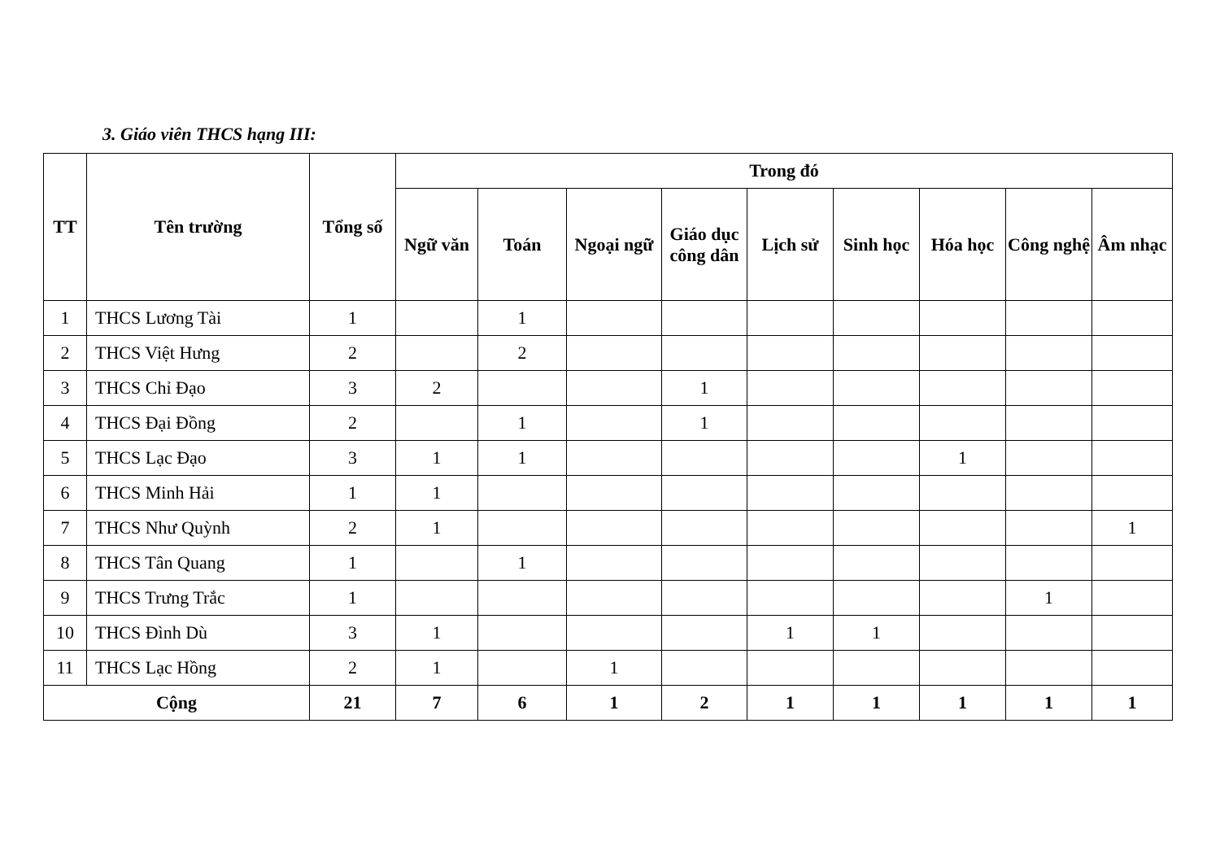3. Giáo viên THCS hạng III:
| TT | Tên trường | Tổng số | Trong đó | | | | | | | | |
| --- | --- | --- | --- | --- | --- | --- | --- | --- | --- | --- | --- |
| | | | Ngữ văn | Toán | Ngoại ngữ | Giáo dục công dân | Lịch sử | Sinh học | Hóa học | Công nghệ | Âm nhạc |
| 1 | THCS Lương Tài | 1 | | 1 | | | | | | | |
| 2 | THCS Việt Hưng | 2 | | 2 | | | | | | | |
| 3 | THCS Chỉ Đạo | 3 | 2 | | | 1 | | | | | |
| 4 | THCS Đại Đồng | 2 | | 1 | | 1 | | | | | |
| 5 | THCS Lạc Đạo | 3 | 1 | 1 | | | | | 1 | | |
| 6 | THCS Minh Hải | 1 | 1 | | | | | | | | |
| 7 | THCS Như Quỳnh | 2 | 1 | | | | | | | | 1 |
| 8 | THCS Tân Quang | 1 | | 1 | | | | | | | |
| 9 | THCS Trưng Trắc | 1 | | | | | | | | 1 | |
| 10 | THCS Đình Dù | 3 | 1 | | | | 1 | 1 | | | |
| 11 | THCS Lạc Hồng | 2 | 1 | | 1 | | | | | | |
| Cộng | | 21 | 7 | 6 | 1 | 2 | 1 | 1 | 1 | 1 | 1 |